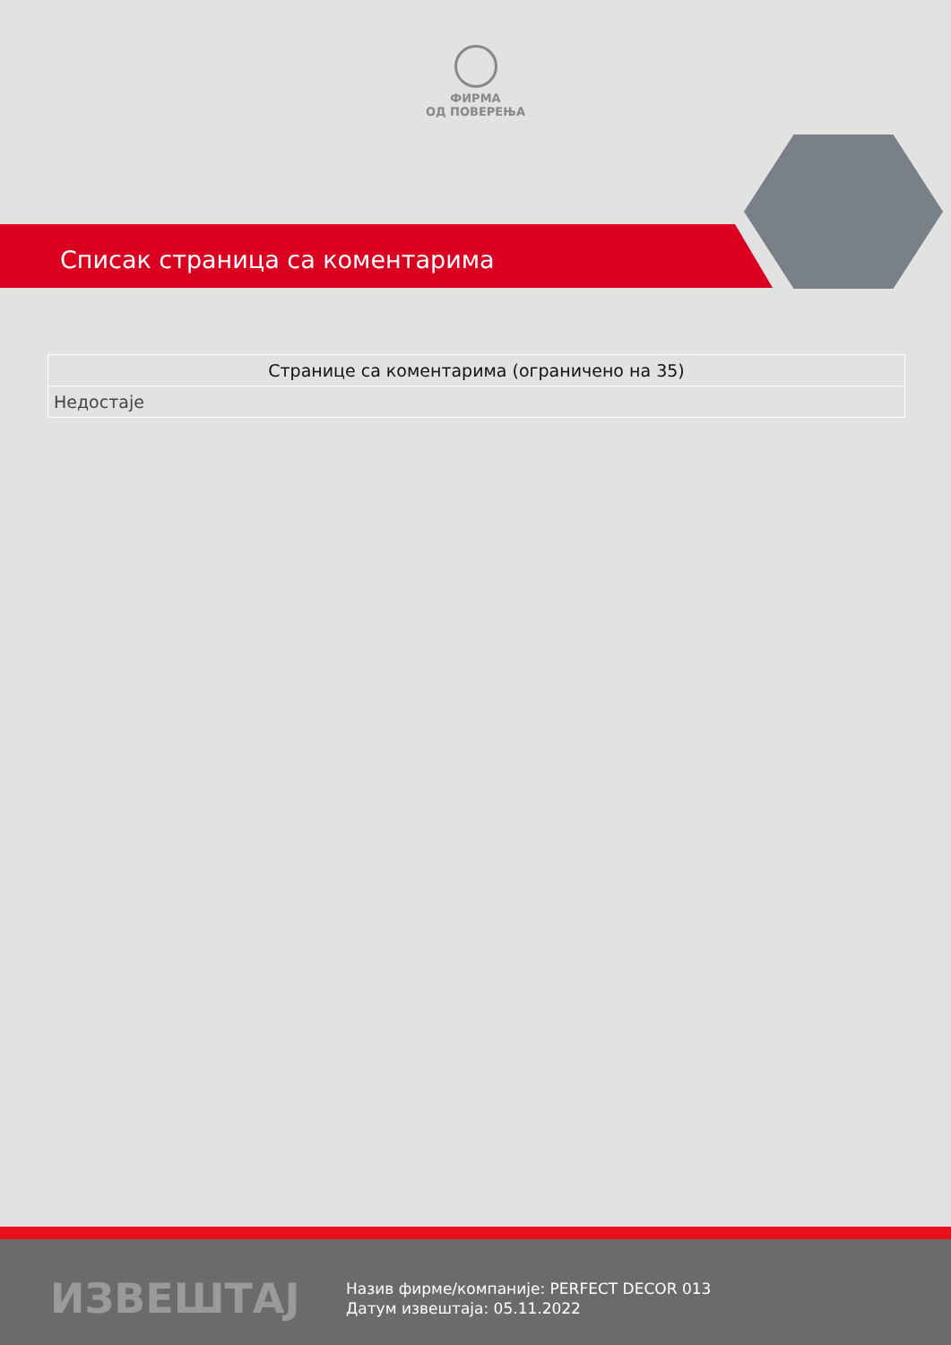ФИРМА
ОД ПОВЕРЕЊА
Списак страница са коментарима
| Странице са коментарима (ограничено на 35) |
| --- |
| Недостаје |
ИЗВЕШТАЈ
Назив фирме/компаније: PERFECT DECOR 013
Датум извештаја: 05.11.2022